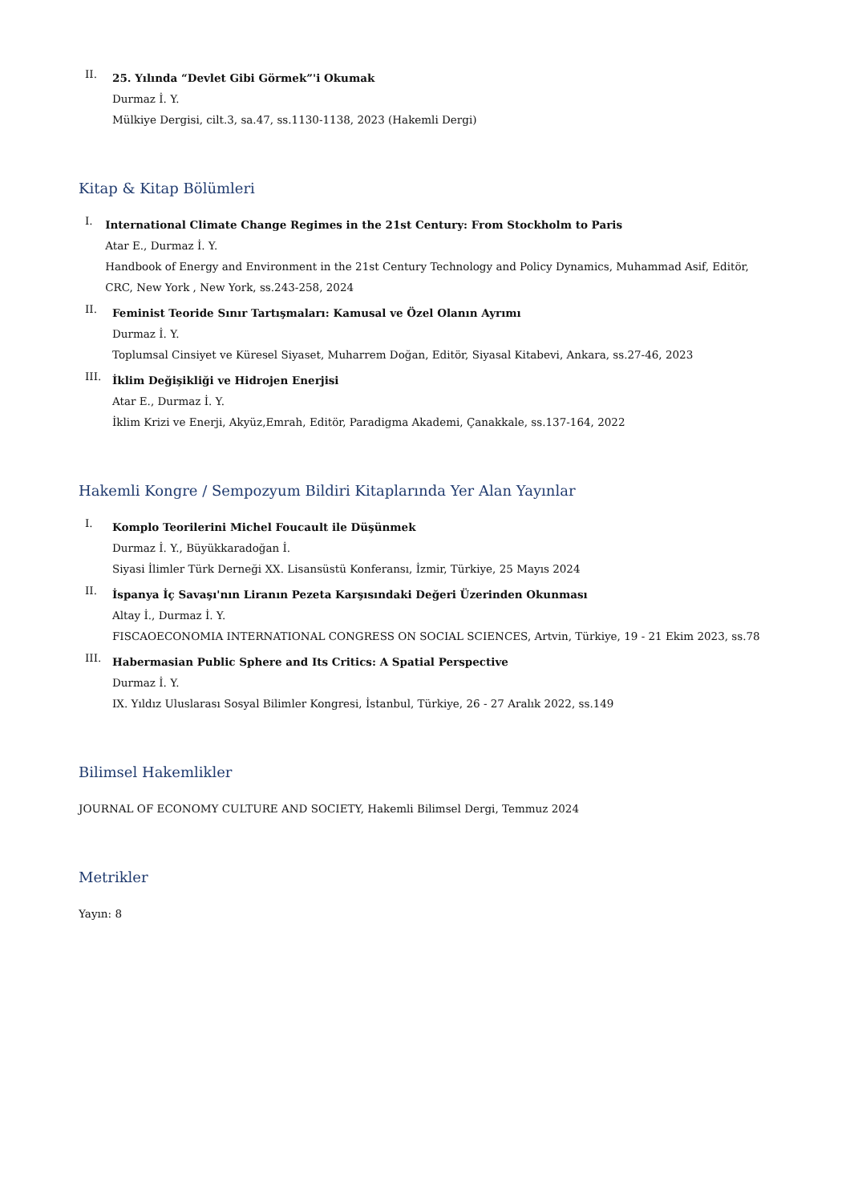II.
25. Yılında “Devlet Gibi Görmek”'i Okumak
Durmaz İ. Y.
Mülkiye Dergisi, cilt.3, sa.47, ss.1130-1138, 2023 (Hakemli Dergi)
Kitap & Kitap Bölümleri
I.
International Climate Change Regimes in the 21st Century: From Stockholm to Paris
Atar E., Durmaz İ. Y.
Handbook of Energy and Environment in the 21st Century Technology and Policy Dynamics, Muhammad Asif, Editör, CRC, New York , New York, ss.243-258, 2024
II.
Feminist Teoride Sınır Tartışmaları: Kamusal ve Özel Olanın Ayrımı
Durmaz İ. Y.
Toplumsal Cinsiyet ve Küresel Siyaset, Muharrem Doğan, Editör, Siyasal Kitabevi, Ankara, ss.27-46, 2023
III.
İklim Değişikliği ve Hidrojen Enerjisi
Atar E., Durmaz İ. Y.
İklim Krizi ve Enerji, Akyüz,Emrah, Editör, Paradigma Akademi, Çanakkale, ss.137-164, 2022
Hakemli Kongre / Sempozyum Bildiri Kitaplarında Yer Alan Yayınlar
I.
Komplo Teorilerini Michel Foucault ile Düşünmek
Durmaz İ. Y., Büyükkaradoğan İ.
Siyasi İlimler Türk Derneği XX. Lisansüstü Konferansı, İzmir, Türkiye, 25 Mayıs 2024
II.
İspanya İç Savaşı'nın Liranın Pezeta Karşısındaki Değeri Üzerinden Okunması
Altay İ., Durmaz İ. Y.
FISCAOECONOMIA INTERNATIONAL CONGRESS ON SOCIAL SCIENCES, Artvin, Türkiye, 19 - 21 Ekim 2023, ss.78
III.
Habermasian Public Sphere and Its Critics: A Spatial Perspective
Durmaz İ. Y.
IX. Yıldız Uluslarası Sosyal Bilimler Kongresi, İstanbul, Türkiye, 26 - 27 Aralık 2022, ss.149
Bilimsel Hakemlikler
JOURNAL OF ECONOMY CULTURE AND SOCIETY, Hakemli Bilimsel Dergi, Temmuz 2024
Metrikler
Yayın: 8